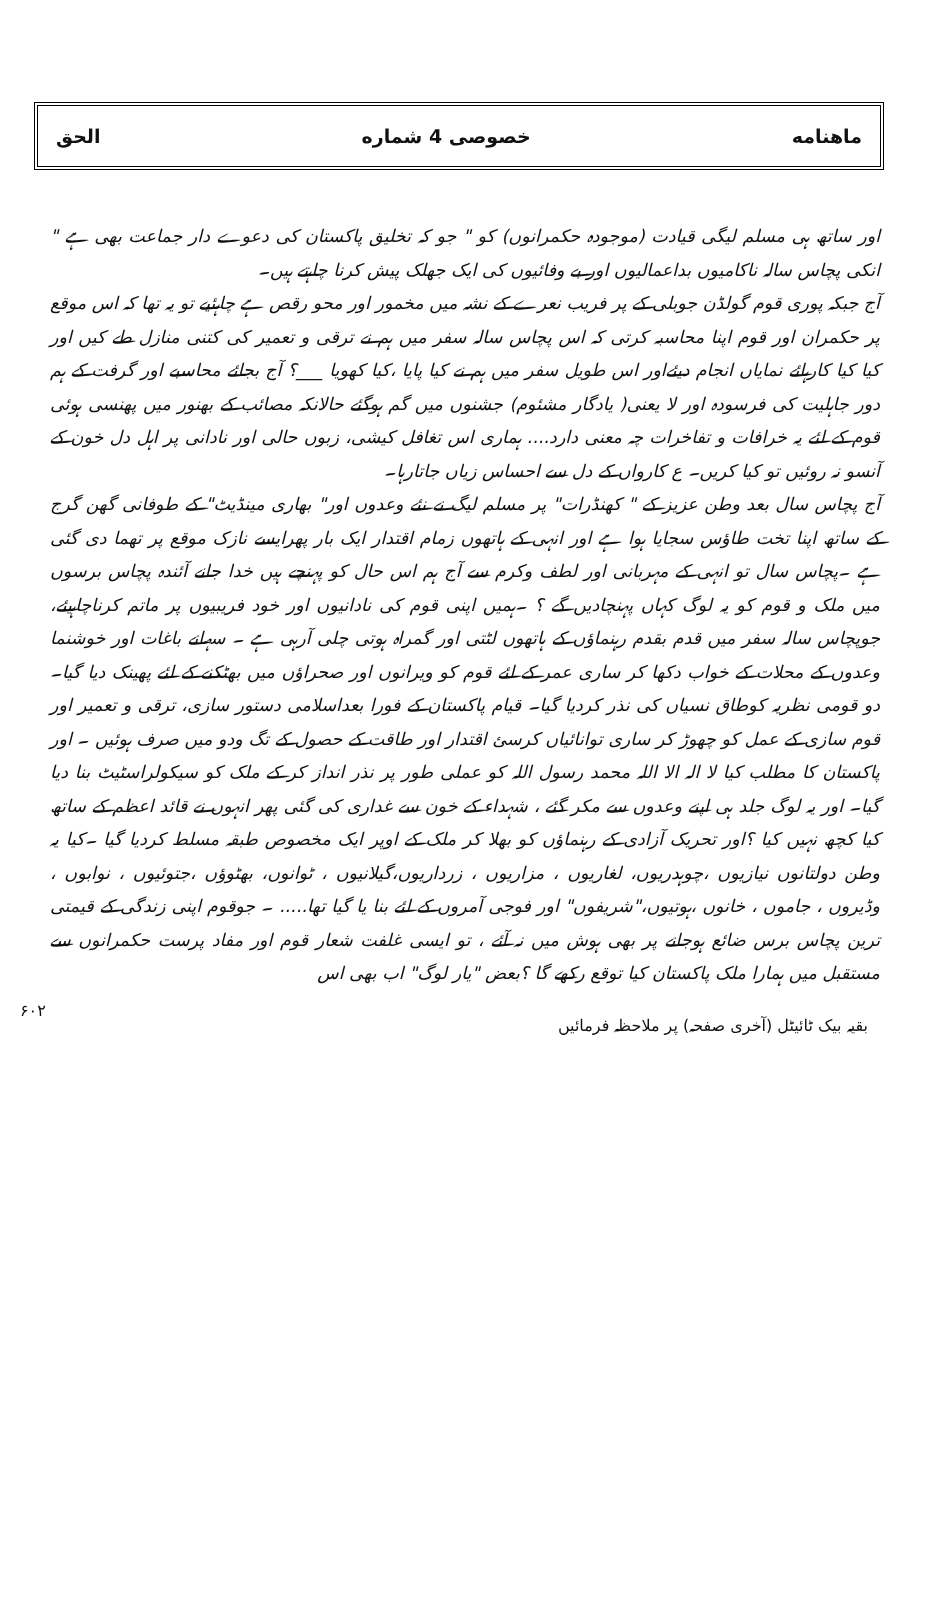ماهنامه خصوصی 4 شماره الحق
اور ساتھ ہی مسلم لیگی قیادت (موجودہ حکمرانوں) کو " جو کہ تخلیق پاکستان کی دعوے دار جماعت بھی ہے " انکی پچاس سالہ ناکامیوں بداعمالیوں اور بے وفائیوں کی ایک جھلک پیش کرنا چاہتے ہیں۔
آج جبکہ پوری قوم گولڈن جوبلی کے پر فریب نعرے کے نشہ میں مخمور اور محو رقص ہے چاہئیے تو یہ تھا کہ اس موقع پر حکمران اور قوم اپنا محاسبہ کرتی کہ اس پچاس سالہ سفر میں ہم نے ترقی و تعمیر کی کتنی منازل طے کیں اور کیا کیا کارہائے نمایاں انجام دیئےاور اس طویل سفر میں ہم نے کیا پایا ،کیا کھویا ___؟ آج بجائے محاسبے اور گرفت کے ہم دور جاہلیت کی فرسودہ اور لا یعنی( یادگار مشئوم) جشنوں میں گم ہوگئے حالانکہ مصائب کے بھنور میں پھنسی ہوئی قوم کے لئے یہ خرافات و تفاخرات چہ معنی دارد.... ہماری اس تغافل کیشی، زبوں حالی اور نادانی پر اہل دل خون کے آنسو نہ روئیں تو کیا کریں۔ ع کارواں کے دل سے احساس زیاں جاتارہا۔
آج پچاس سال بعد وطن عزیز کے " کھنڈرات" پر مسلم لیگ نے نئے وعدوں اور" بھاری مینڈیٹ" کے طوفانی گھن گرج کے ساتھ اپنا تخت طاؤس سجایا ہوا ہے اور انہی کے ہاتھوں زمام اقتدار ایک بار پھرایسے نازک موقع پر تھما دی گئی ہے ۔پچاس سال تو انہی کے مہربانی اور لطف وکرم سے آج ہم اس حال کو پہنچے ہیں خدا جانے آئندہ پچاس برسوں میں ملک و قوم کو یہ لوگ کہاں پہنچادیں گے ؟ ۔ہمیں اپنی قوم کی نادانیوں اور خود فریبیوں پر ماتم کرناچاہیئے، جوپچاس سالہ سفر میں قدم بقدم رہنماؤں کے ہاتھوں لٹتی اور گمراہ ہوتی چلی آرہی ہے ۔ سہانے باغات اور خوشنما وعدوں کے محلات کے خواب دکھا کر ساری عمر کے لئے قوم کو ویرانوں اور صحراؤں میں بھٹکنے کے لئے پھینک دیا گیا۔ دو قومی نظریہ کوطاق نسیاں کی نذر کردیا گیا۔ قیام پاکستان کے فورا بعداسلامی دستور سازی، ترقی و تعمیر اور قوم سازی کے عمل کو چھوڑ کر ساری توانائیاں کرسئ اقتدار اور طاقت کے حصول کے تگ ودو میں صرف ہوئیں ۔ اور پاکستان کا مطلب کیا لا الہ الا اللہ محمد رسول اللہ کو عملی طور پر نذر انداز کر کے ملک کو سیکولراسٹیٹ بنا دیا گیا۔ اور یہ لوگ جلد ہی اپنے وعدوں سے مکر گئے ، شہداء کے خون سے غداری کی گئی پھر انہوں نے قائد اعظم کے ساتھ کیا کچھ نہیں کیا ؟اور تحریک آزادی کے رہنماؤں کو بھلا کر ملک کے اوپر ایک مخصوص طبقہ مسلط کردیا گیا ۔کیا یہ وطن دولتانوں نیازیوں ،چوہدریوں، لغاریوں ، مزاریوں ، زرداریوں،گیلانیوں ، ٹوانوں، بھٹوؤں ،جتوئیوں ، نوابوں ، وڈیروں ، جاموں ، خانوں ،ہوتیوں،"شریفوں" اور فوجی آمروں کے لئے بنا یا گیا تھا..... ۔ جوقوم اپنی زندگی کے قیمتی ترین پچاس برس ضائع ہوجانے پر بھی ہوش میں نہ آئے ، تو ایسی غلفت شعار قوم اور مفاد پرست حکمرانوں سے مستقبل میں ہمارا ملک پاکستان کیا توقع رکھے گا ؟بعض "یار لوگ" اب بھی اس
بقیہ بیک ٹائیٹل (آخری صفحہ) پر ملاحظہ فرمائیں ۶۰۲